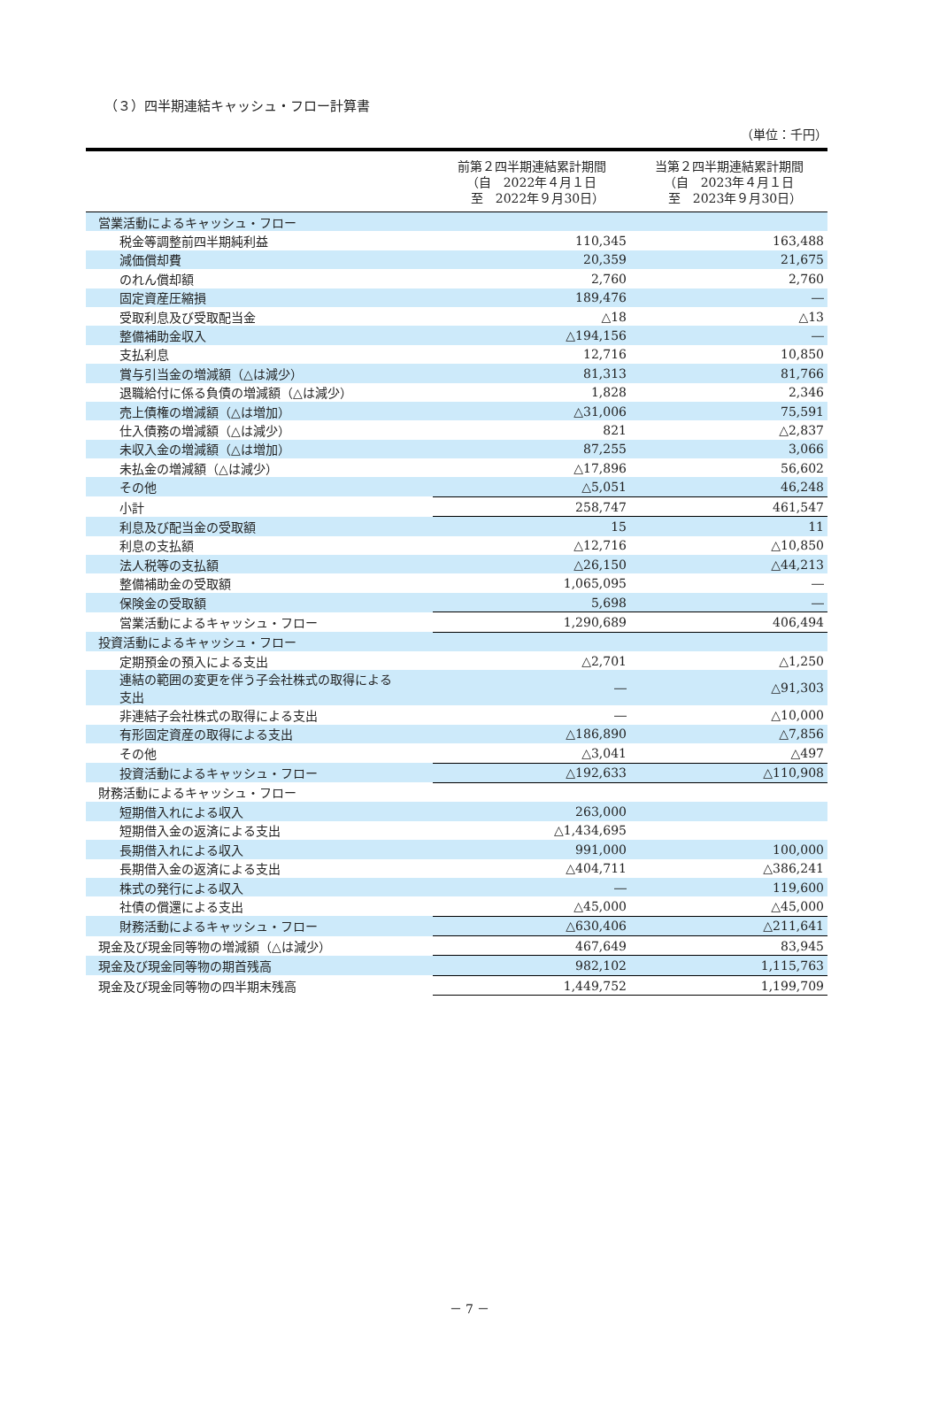（３）四半期連結キャッシュ・フロー計算書
（単位：千円）
| | 前第２四半期連結累計期間 （自 2022年４月１日 至 2022年９月30日） | 当第２四半期連結累計期間 （自 2023年４月１日 至 2023年９月30日） |
| --- | --- | --- |
| 営業活動によるキャッシュ・フロー | | |
| 税金等調整前四半期純利益 | 110,345 | 163,488 |
| 減価償却費 | 20,359 | 21,675 |
| のれん償却額 | 2,760 | 2,760 |
| 固定資産圧縮損 | 189,476 | ― |
| 受取利息及び受取配当金 | △18 | △13 |
| 整備補助金収入 | △194,156 | ― |
| 支払利息 | 12,716 | 10,850 |
| 賞与引当金の増減額（△は減少） | 81,313 | 81,766 |
| 退職給付に係る負債の増減額（△は減少） | 1,828 | 2,346 |
| 売上債権の増減額（△は増加） | △31,006 | 75,591 |
| 仕入債務の増減額（△は減少） | 821 | △2,837 |
| 未収入金の増減額（△は増加） | 87,255 | 3,066 |
| 未払金の増減額（△は減少） | △17,896 | 56,602 |
| その他 | △5,051 | 46,248 |
| 小計 | 258,747 | 461,547 |
| 利息及び配当金の受取額 | 15 | 11 |
| 利息の支払額 | △12,716 | △10,850 |
| 法人税等の支払額 | △26,150 | △44,213 |
| 整備補助金の受取額 | 1,065,095 | ― |
| 保険金の受取額 | 5,698 | ― |
| 営業活動によるキャッシュ・フロー | 1,290,689 | 406,494 |
| 投資活動によるキャッシュ・フロー | | |
| 定期預金の預入による支出 | △2,701 | △1,250 |
| 連結の範囲の変更を伴う子会社株式の取得による 支出 | ― | △91,303 |
| 非連結子会社株式の取得による支出 | ― | △10,000 |
| 有形固定資産の取得による支出 | △186,890 | △7,856 |
| その他 | △3,041 | △497 |
| 投資活動によるキャッシュ・フロー | △192,633 | △110,908 |
| 財務活動によるキャッシュ・フロー | | |
| 短期借入れによる収入 | 263,000 | |
| 短期借入金の返済による支出 | △1,434,695 | |
| 長期借入れによる収入 | 991,000 | 100,000 |
| 長期借入金の返済による支出 | △404,711 | △386,241 |
| 株式の発行による収入 | ― | 119,600 |
| 社債の償還による支出 | △45,000 | △45,000 |
| 財務活動によるキャッシュ・フロー | △630,406 | △211,641 |
| 現金及び現金同等物の増減額（△は減少） | 467,649 | 83,945 |
| 現金及び現金同等物の期首残高 | 982,102 | 1,115,763 |
| 現金及び現金同等物の四半期末残高 | 1,449,752 | 1,199,709 |
－ 7 －